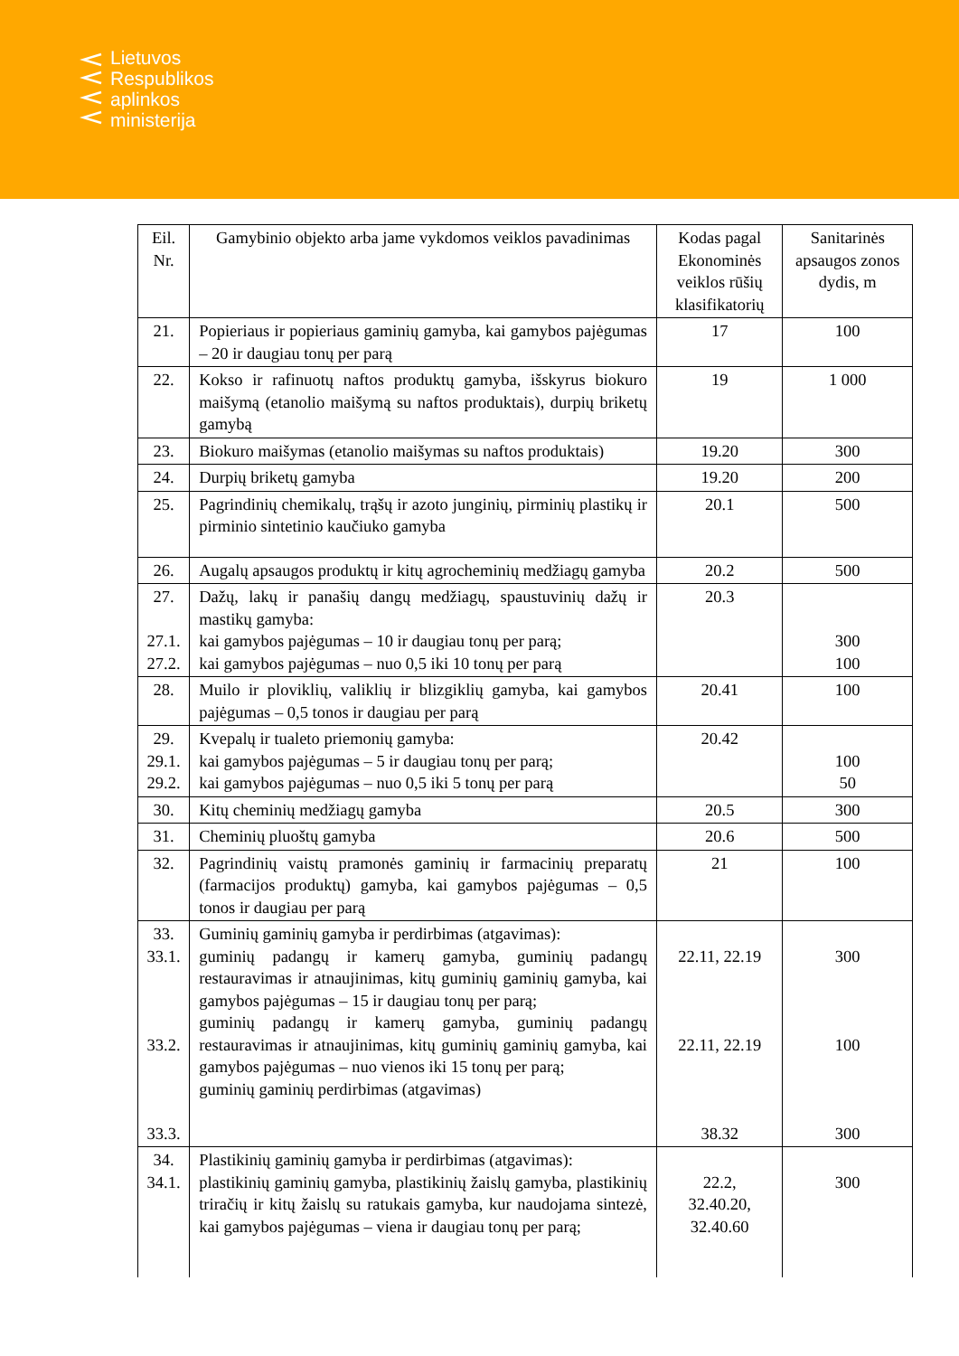Lietuvos
Respublikos
aplinkos
ministerija
| Eil. Nr. | Gamybinio objekto arba jame vykdomos veiklos pavadinimas | Kodas pagal Ekonominės veiklos rūšių klasifikatorių | Sanitarinės apsaugos zonos dydis, m |
| --- | --- | --- | --- |
| 21. | Popieriaus ir popieriaus gaminių gamyba, kai gamybos pajėgumas – 20 ir daugiau tonų per parą | 17 | 100 |
| 22. | Kokso ir rafinuotų naftos produktų gamyba, išskyrus biokuro maišymą (etanolio maišymą su naftos produktais), durpių briketų gamybą | 19 | 1 000 |
| 23. | Biokuro maišymas (etanolio maišymas su naftos produktais) | 19.20 | 300 |
| 24. | Durpių briketų gamyba | 19.20 | 200 |
| 25. | Pagrindinių chemikalų, trąšų ir azoto junginių, pirminių plastikų ir pirminio sintetinio kaučiuko gamyba | 20.1 | 500 |
| 26. | Augalų apsaugos produktų ir kitų agrocheminių medžiagų gamyba | 20.2 | 500 |
| 27. 27.1. 27.2. | Dažų, lakų ir panašių dangų medžiagų, spaustuvinių dažų ir mastikų gamyba: kai gamybos pajėgumas – 10 ir daugiau tonų per parą; kai gamybos pajėgumas – nuo 0,5 iki 10 tonų per parą | 20.3 | 300 100 |
| 28. | Muilo ir ploviklių, valiklių ir blizgiklių gamyba, kai gamybos pajėgumas – 0,5 tonos ir daugiau per parą | 20.41 | 100 |
| 29. 29.1. 29.2. | Kvepalų ir tualeto priemonių gamyba: kai gamybos pajėgumas – 5 ir daugiau tonų per parą; kai gamybos pajėgumas – nuo 0,5 iki 5 tonų per parą | 20.42 | 100 50 |
| 30. | Kitų cheminių medžiagų gamyba | 20.5 | 300 |
| 31. | Cheminių pluoštų gamyba | 20.6 | 500 |
| 32. | Pagrindinių vaistų pramonės gaminių ir farmacinių preparatų (farmacijos produktų) gamyba, kai gamybos pajėgumas – 0,5 tonos ir daugiau per parą | 21 | 100 |
| 33. 33.1. 33.2. 33.3. | Guminių gaminių gamyba ir perdirbimas (atgavimas): guminių padangų ir kamerų gamyba, guminių padangų restauravimas ir atnaujinimas, kitų guminių gaminių gamyba, kai gamybos pajėgumas – 15 ir daugiau tonų per parą; guminių padangų ir kamerų gamyba, guminių padangų restauravimas ir atnaujinimas, kitų guminių gaminių gamyba, kai gamybos pajėgumas – nuo vienos iki 15 tonų per parą; guminių gaminių perdirbimas (atgavimas) | 22.11, 22.19 22.11, 22.19 38.32 | 300 100 300 |
| 34. 34.1. | Plastikinių gaminių gamyba ir perdirbimas (atgavimas): plastikinių gaminių gamyba, plastikinių žaislų gamyba, plastikinių triračių ir kitų žaislų su ratukais gamyba, kur naudojama sintezė, kai gamybos pajėgumas – viena ir daugiau tonų per parą; | 22.2, 32.40.20, 32.40.60 | 300 |